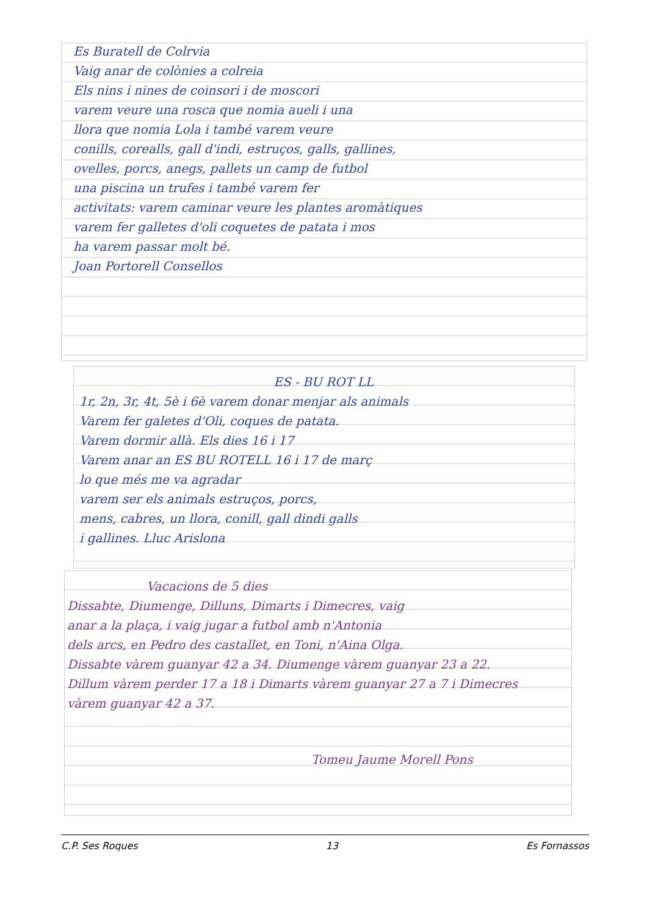Es Buratell de Colrvia
Vaig anar de colònies a colreia
Els nins i nines de coinsori i de moscori
varem veure una rosca que nomia aueli i una
llora que nomia Lola i també varem veure
conills, corealls, gall d'indi, estruços, galls, gallines,
ovelles, porcs, anegs, pallets un camp de futbol
una piscina un trufes i també varem fer
activitats: varem caminar veure les plantes aromàtiques
varem fer galletes d'oli coquetes de patata i mos
ha varem passar molt bé.
Joan Portorell Consellos
ES - BU ROT LL
1r, 2n, 3r, 4t, 5è i 6è varem donar menjar als animals
Varem fer galetes d'Oli, coques de patata.
Varem dormir allà. Els dies 16 i 17
Varem anar an ES BU ROTELL 16 i 17 de març
lo que més me va agradar
varem ser els animals estruços, porcs,
mens, cabres, un llora, conill, gall dindi galls
i gallines. Lluc Arislona
Vacacions de 5 dies
Dissabte, Diumenge, Dilluns, Dimarts i Dimecres, vaig
anar a la plaça, i vaig jugar a futbol amb n'Antonia
dels arcs, en Pedro des castallet, en Toni, n'Aina Olga.
Dissabte vàrem guanyar 42 a 34. Diumenge vàrem guanyar 23 a 22.
Dillum vàrem perder 17 a 18 i Dimarts vàrem guanyar 27 a 7 i Dimecres
vàrem guanyar 42 a 37.
Tomeu Jaume Morell Pons
C.P. Ses Roques 13 Es Fornassos